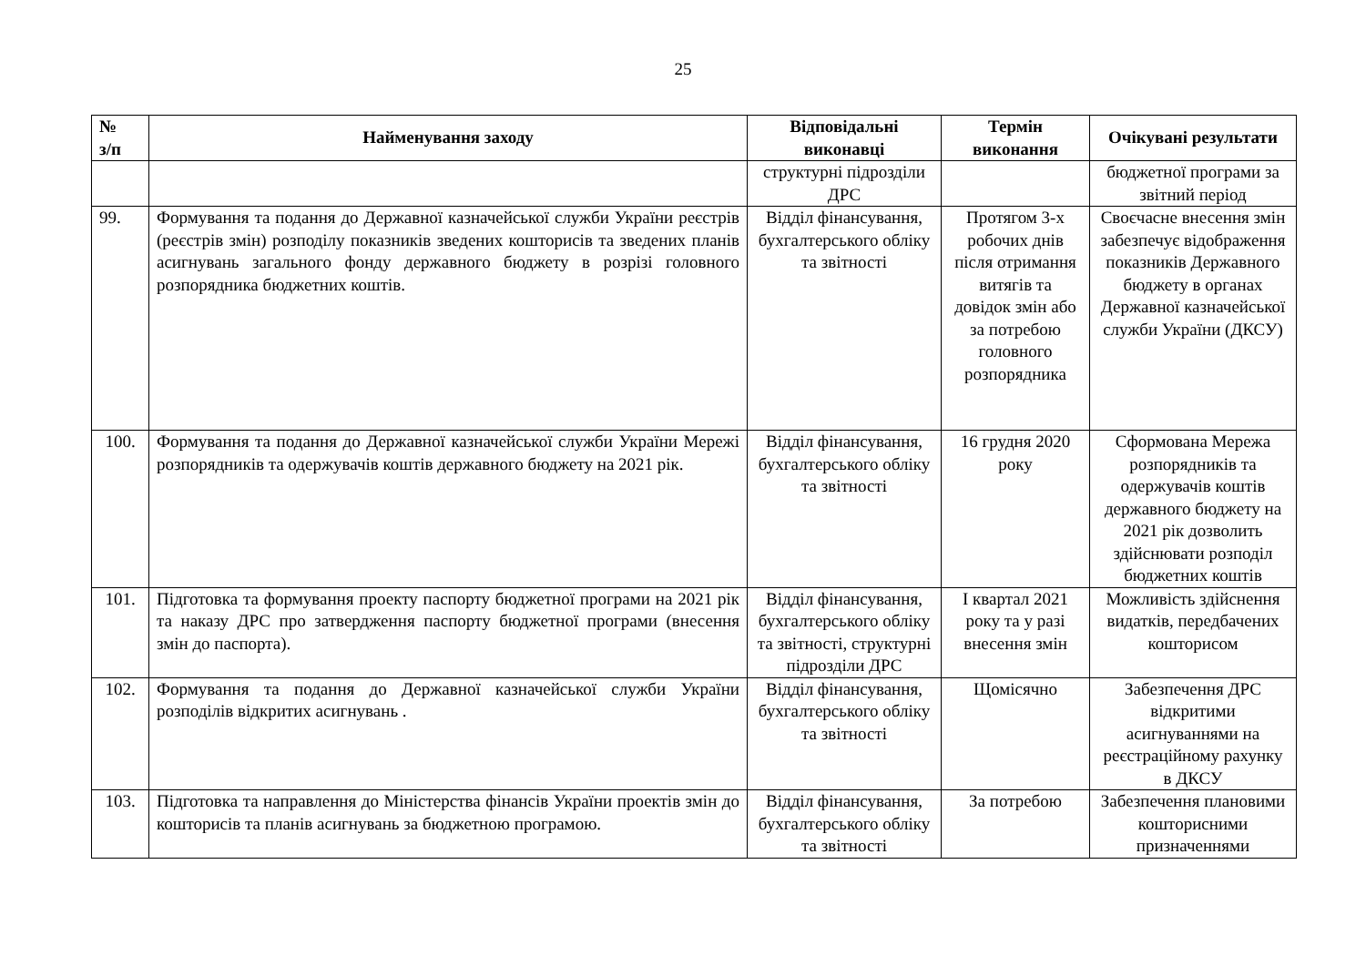25
| № з/п | Найменування заходу | Відповідальні виконавці | Термін виконання | Очікувані результати |
| --- | --- | --- | --- | --- |
| | | структурні підрозділи ДРС | | бюджетної програми за звітний період |
| 99. | Формування та подання до Державної казначейської служби України реєстрів (реєстрів змін) розподілу показників зведених кошторисів та зведених планів асигнувань загального фонду державного бюджету в розрізі головного розпорядника бюджетних коштів. | Відділ фінансування, бухгалтерського обліку та звітності | Протягом 3-х робочих днів після отримання витягів та довідок змін або за потребою головного розпорядника | Своєчасне внесення змін забезпечує відображення показників Державного бюджету в органах Державної казначейської служби України (ДКСУ) |
| 100. | Формування та подання до Державної казначейської служби України Мережі розпорядників та одержувачів коштів державного бюджету на 2021 рік. | Відділ фінансування, бухгалтерського обліку та звітності | 16 грудня 2020 року | Сформована Мережа розпорядників та одержувачів коштів державного бюджету на 2021 рік дозволить здійснювати розподіл бюджетних коштів |
| 101. | Підготовка та формування проекту паспорту бюджетної програми на 2021 рік та наказу ДРС про затвердження паспорту бюджетної програми (внесення змін до паспорта). | Відділ фінансування, бухгалтерського обліку та звітності, структурні підрозділи ДРС | І квартал 2021 року та у разі внесення змін | Можливість здійснення видатків, передбачених кошторисом |
| 102. | Формування та подання до Державної казначейської служби України розподілів відкритих асигнувань . | Відділ фінансування, бухгалтерського обліку та звітності | Щомісячно | Забезпечення ДРС відкритими асигнуваннями на реєстраційному рахунку в ДКСУ |
| 103. | Підготовка та направлення до Міністерства фінансів України проектів змін до кошторисів та планів асигнувань за бюджетною програмою. | Відділ фінансування, бухгалтерського обліку та звітності | За потребою | Забезпечення плановими кошторисними призначеннями |